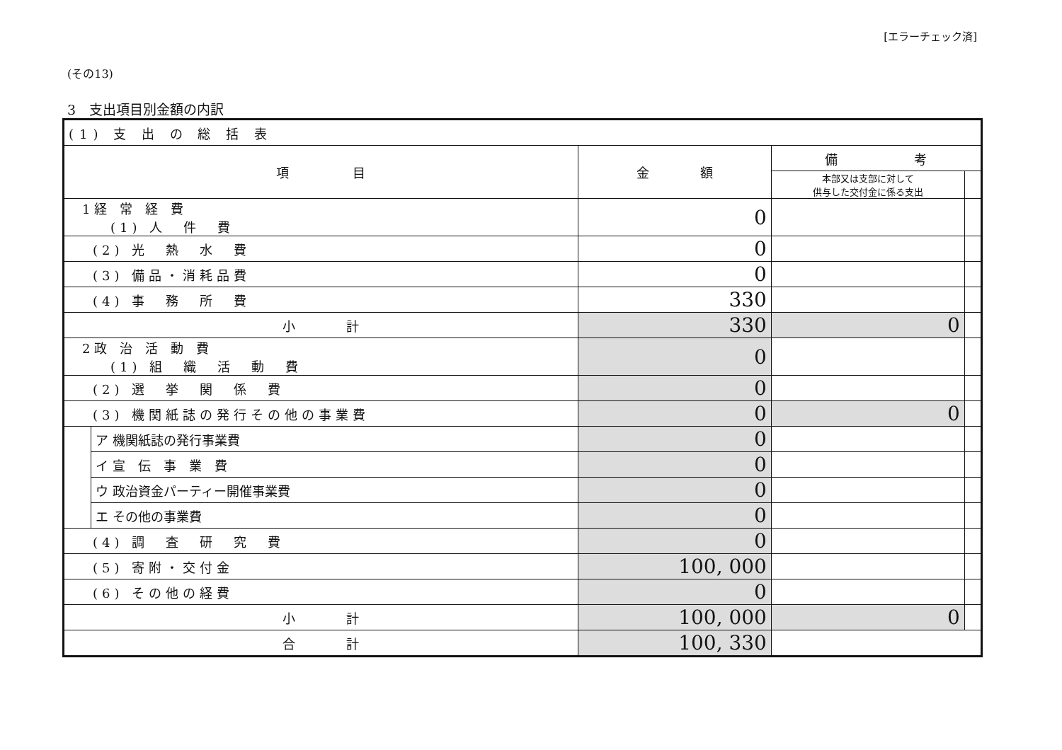[エラーチェック済]
(その13)
3　支出項目別金額の内訳
| (1) 支 出 の 総 括 表 | | | | |
| 項 目 | | 金 額 | 備 考 | |
| | | | 本部又は支部に対して 供与した交付金に係る支出 | |
| 1 経 常 経 費 (1) 人 件 費 | | 0 | | |
| (2) 光 熱 水 費 | | 0 | | |
| (3) 備品・消耗品費 | | 0 | | |
| (4) 事 務 所 費 | | 330 | | |
| 小 計 | | 330 | 0 | |
| 2 政 治 活 動 費 (1) 組 織 活 動 費 | | 0 | | |
| (2) 選 挙 関 係 費 | | 0 | | |
| (3) 機関紙誌の発行その他の事業費 | | 0 | 0 | |
| | ア 機関紙誌の発行事業費 | 0 | | |
| | イ 宣 伝 事 業 費 | 0 | | |
| | ウ 政治資金パーティー開催事業費 | 0 | | |
| | エ その他の事業費 | 0 | | |
| (4) 調 査 研 究 費 | | 0 | | |
| (5) 寄附・交付金 | | 100, 000 | | |
| (6) その他の経費 | | 0 | | |
| 小 計 | | 100, 000 | 0 | |
| 合 計 | | 100, 330 | | |